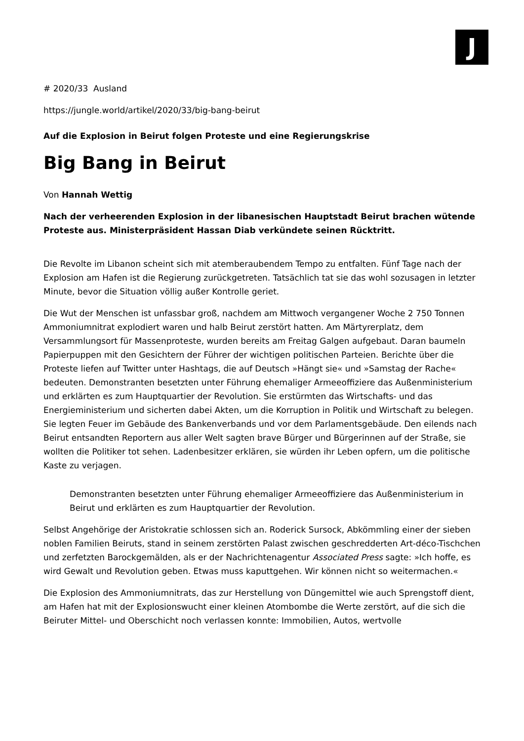J
# 2020/33 Ausland
https://jungle.world/artikel/2020/33/big-bang-beirut
Auf die Explosion in Beirut folgen Proteste und eine Regierungskrise
Big Bang in Beirut
Von Hannah Wettig
Nach der verheerenden Explosion in der libanesischen Hauptstadt Beirut brachen wütende Proteste aus. Ministerpräsident Hassan Diab verkündete seinen Rücktritt.
Die Revolte im Libanon scheint sich mit atemberaubendem Tempo zu entfalten. Fünf Tage nach der Explosion am Hafen ist die Regierung zurückgetreten. Tatsächlich tat sie das wohl sozusagen in letzter Minute, bevor die Situation völlig außer Kontrolle geriet.
Die Wut der Menschen ist unfassbar groß, nachdem am Mittwoch vergangener Woche 2 750 Tonnen Ammoniumnitrat explodiert waren und halb Beirut zerstört hatten. Am Märtyrerplatz, dem Versammlungsort für Massenproteste, wurden bereits am Freitag Galgen aufgebaut. Daran baumeln Papierpuppen mit den Gesichtern der Führer der wichtigen politischen Parteien. Berichte über die Proteste liefen auf Twitter unter Hashtags, die auf Deutsch »Hängt sie« und »Samstag der Rache« bedeuten. Demonstranten besetzten unter Führung ehemaliger Armeeoffiziere das Außenministerium und erklärten es zum Hauptquartier der Revolution. Sie erstürmten das Wirtschafts- und das Energieministerium und sicherten dabei Akten, um die Korruption in Politik und Wirtschaft zu belegen. Sie legten Feuer im Gebäude des Bankenverbands und vor dem Parlamentsgebäude. Den eilends nach Beirut entsandten Reportern aus aller Welt sagten brave Bürger und Bürgerinnen auf der Straße, sie wollten die Politiker tot sehen. Ladenbesitzer erklären, sie würden ihr Leben opfern, um die politische Kaste zu verjagen.
Demonstranten besetzten unter Führung ehemaliger Armeeoffiziere das Außenministerium in Beirut und erklärten es zum Hauptquartier der Revolution.
Selbst Angehörige der Aristokratie schlossen sich an. Roderick Sursock, Abkömmling einer der sieben noblen Familien Beiruts, stand in seinem zerstörten Palast zwischen geschredderten Art-déco-Tischchen und zerfetzten Barockgemälden, als er der Nachrichtenagentur Associated Press sagte: »Ich hoffe, es wird Gewalt und Revolution geben. Etwas muss kaputtgehen. Wir können nicht so weitermachen.«
Die Explosion des Ammoniumnitrats, das zur Herstellung von Düngemittel wie auch Sprengstoff dient, am Hafen hat mit der Explosionswucht einer kleinen Atombombe die Werte zerstört, auf die sich die Beiruter Mittel- und Oberschicht noch verlassen konnte: Immobilien, Autos, wertvolle